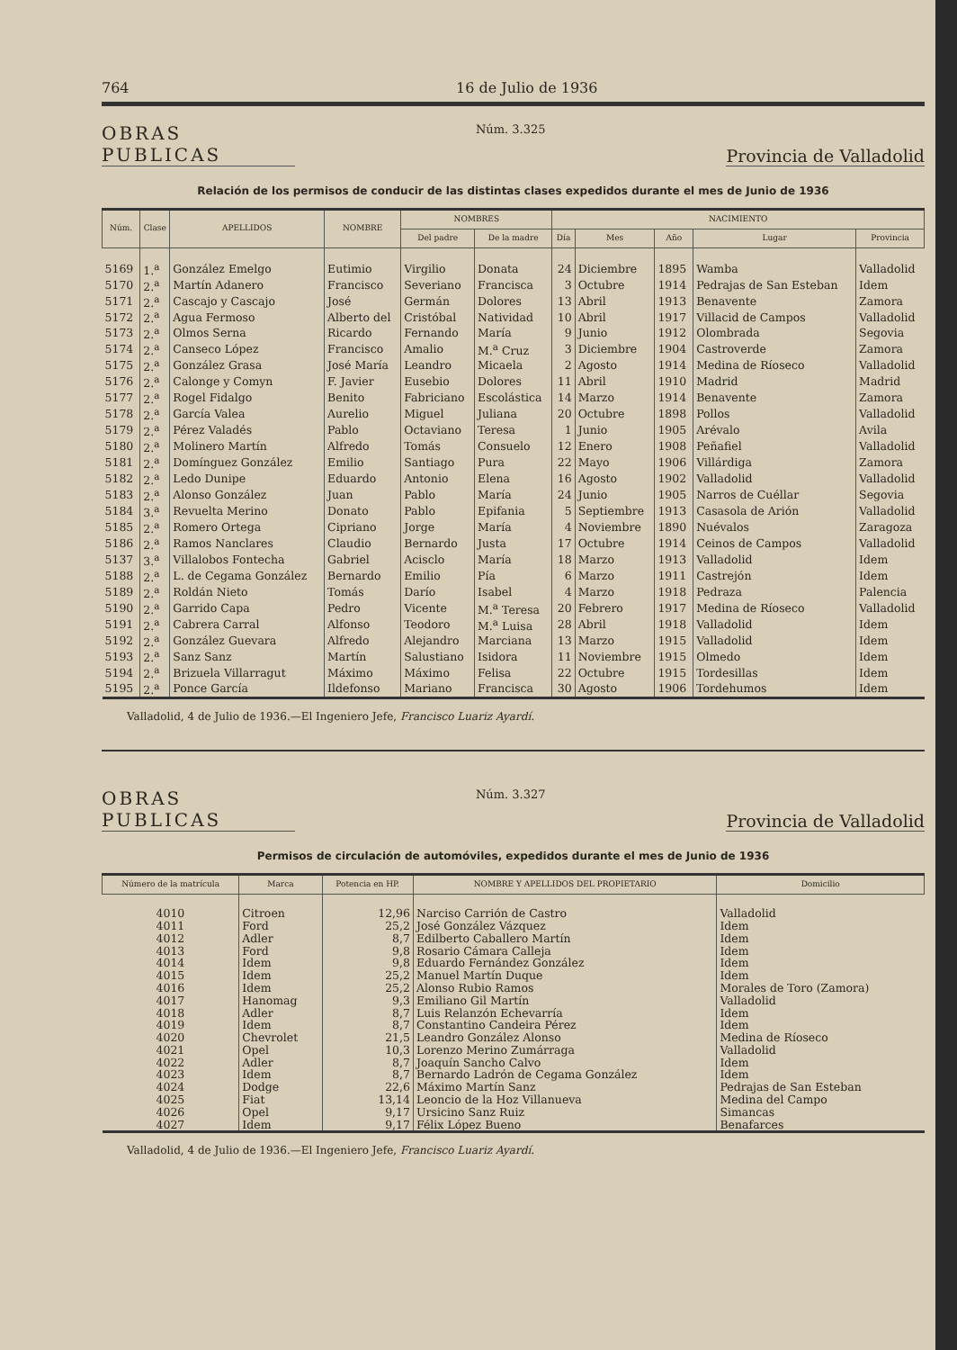764 16 de Julio de 1936
OBRAS PUBLICAS
Núm. 3.325
Provincia de Valladolid
Relación de los permisos de conducir de las distintas clases expedidos durante el mes de Junio de 1936
| Núm. | Clase | APELLIDOS | NOMBRE | NOMBRES | | NACIMIENTO | | | | |
| --- | --- | --- | --- | --- | --- | --- | --- | --- | --- | --- |
| | | | | Del padre | De la madre | Día | Mes | Año | Lugar | Provincia |
| 5169 | 1.<sup>a</sup> | González Emelgo | Eutimio | Virgilio | Donata | 24 | Diciembre | 1895 | Wamba | Valladolid |
| 5170 | 2.<sup>a</sup> | Martín Adanero | Francisco | Severiano | Francisca | 3 | Octubre | 1914 | Pedrajas de San Esteban | Idem |
| 5171 | 2.<sup>a</sup> | Cascajo y Cascajo | José | Germán | Dolores | 13 | Abril | 1913 | Benavente | Zamora |
| 5172 | 2.<sup>a</sup> | Agua Fermoso | Alberto del | Cristóbal | Natividad | 10 | Abril | 1917 | Villacid de Campos | Valladolid |
| 5173 | 2.<sup>a</sup> | Olmos Serna | Ricardo | Fernando | María | 9 | Junio | 1912 | Olombrada | Segovia |
| 5174 | 2.<sup>a</sup> | Canseco López | Francisco | Amalio | M.<sup>a</sup> Cruz | 3 | Diciembre | 1904 | Castroverde | Zamora |
| 5175 | 2.<sup>a</sup> | González Grasa | José María | Leandro | Micaela | 2 | Agosto | 1914 | Medina de Ríoseco | Valladolid |
| 5176 | 2.<sup>a</sup> | Calonge y Comyn | F. Javier | Eusebio | Dolores | 11 | Abril | 1910 | Madrid | Madrid |
| 5177 | 2.<sup>a</sup> | Rogel Fidalgo | Benito | Fabriciano | Escolástica | 14 | Marzo | 1914 | Benavente | Zamora |
| 5178 | 2.<sup>a</sup> | García Valea | Aurelio | Miguel | Juliana | 20 | Octubre | 1898 | Pollos | Valladolid |
| 5179 | 2.<sup>a</sup> | Pérez Valadés | Pablo | Octaviano | Teresa | 1 | Junio | 1905 | Arévalo | Avila |
| 5180 | 2.<sup>a</sup> | Molinero Martín | Alfredo | Tomás | Consuelo | 12 | Enero | 1908 | Peñafiel | Valladolid |
| 5181 | 2.<sup>a</sup> | Domínguez González | Emilio | Santiago | Pura | 22 | Mayo | 1906 | Villárdiga | Zamora |
| 5182 | 2.<sup>a</sup> | Ledo Dunipe | Eduardo | Antonio | Elena | 16 | Agosto | 1902 | Valladolid | Valladolid |
| 5183 | 2.<sup>a</sup> | Alonso González | Juan | Pablo | María | 24 | Junio | 1905 | Narros de Cuéllar | Segovia |
| 5184 | 3.<sup>a</sup> | Revuelta Merino | Donato | Pablo | Epifania | 5 | Septiembre | 1913 | Casasola de Arión | Valladolid |
| 5185 | 2.<sup>a</sup> | Romero Ortega | Cipriano | Jorge | María | 4 | Noviembre | 1890 | Nuévalos | Zaragoza |
| 5186 | 2.<sup>a</sup> | Ramos Nanclares | Claudio | Bernardo | Justa | 17 | Octubre | 1914 | Ceinos de Campos | Valladolid |
| 5137 | 3.<sup>a</sup> | Villalobos Fontecha | Gabriel | Acisclo | María | 18 | Marzo | 1913 | Valladolid | Idem |
| 5188 | 2.<sup>a</sup> | L. de Cegama González | Bernardo | Emilio | Pía | 6 | Marzo | 1911 | Castrejón | Idem |
| 5189 | 2.<sup>a</sup> | Roldán Nieto | Tomás | Darío | Isabel | 4 | Marzo | 1918 | Pedraza | Palencia |
| 5190 | 2.<sup>a</sup> | Garrido Capa | Pedro | Vicente | M.<sup>a</sup> Teresa | 20 | Febrero | 1917 | Medina de Ríoseco | Valladolid |
| 5191 | 2.<sup>a</sup> | Cabrera Carral | Alfonso | Teodoro | M.<sup>a</sup> Luisa | 28 | Abril | 1918 | Valladolid | Idem |
| 5192 | 2.<sup>a</sup> | González Guevara | Alfredo | Alejandro | Marciana | 13 | Marzo | 1915 | Valladolid | Idem |
| 5193 | 2.<sup>a</sup> | Sanz Sanz | Martín | Salustiano | Isidora | 11 | Noviembre | 1915 | Olmedo | Idem |
| 5194 | 2.<sup>a</sup> | Brizuela Villarragut | Máximo | Máximo | Felisa | 22 | Octubre | 1915 | Tordesillas | Idem |
| 5195 | 2.<sup>a</sup> | Ponce García | Ildefonso | Mariano | Francisca | 30 | Agosto | 1906 | Tordehumos | Idem |
Valladolid, 4 de Julio de 1936.—El Ingeniero Jefe, Francisco Luariz Ayardí.
OBRAS PUBLICAS
Núm. 3.327
Provincia de Valladolid
Permisos de circulación de automóviles, expedidos durante el mes de Junio de 1936
| Número de la matrícula | Marca | Potencia en HP. | NOMBRE Y APELLIDOS DEL PROPIETARIO | Domicilio |
| --- | --- | --- | --- | --- |
| 4010 | Citroen | 12,96 | Narciso Carrión de Castro | Valladolid |
| 4011 | Ford | 25,2 | José González Vázquez | Idem |
| 4012 | Adler | 8,7 | Edilberto Caballero Martín | Idem |
| 4013 | Ford | 9,8 | Rosario Cámara Calleja | Idem |
| 4014 | Idem | 9,8 | Eduardo Fernández González | Idem |
| 4015 | Idem | 25,2 | Manuel Martín Duque | Idem |
| 4016 | Idem | 25,2 | Alonso Rubio Ramos | Morales de Toro (Zamora) |
| 4017 | Hanomag | 9,3 | Emiliano Gil Martín | Valladolid |
| 4018 | Adler | 8,7 | Luis Relanzón Echevarría | Idem |
| 4019 | Idem | 8,7 | Constantino Candeira Pérez | Idem |
| 4020 | Chevrolet | 21,5 | Leandro González Alonso | Medina de Ríoseco |
| 4021 | Opel | 10,3 | Lorenzo Merino Zumárraga | Valladolid |
| 4022 | Adler | 8,7 | Joaquín Sancho Calvo | Idem |
| 4023 | Idem | 8,7 | Bernardo Ladrón de Cegama González | Idem |
| 4024 | Dodge | 22,6 | Máximo Martín Sanz | Pedrajas de San Esteban |
| 4025 | Fiat | 13,14 | Leoncio de la Hoz Villanueva | Medina del Campo |
| 4026 | Opel | 9,17 | Ursicino Sanz Ruiz | Simancas |
| 4027 | Idem | 9,17 | Félix López Bueno | Benafarces |
Valladolid, 4 de Julio de 1936.—El Ingeniero Jefe, Francisco Luariz Ayardí.